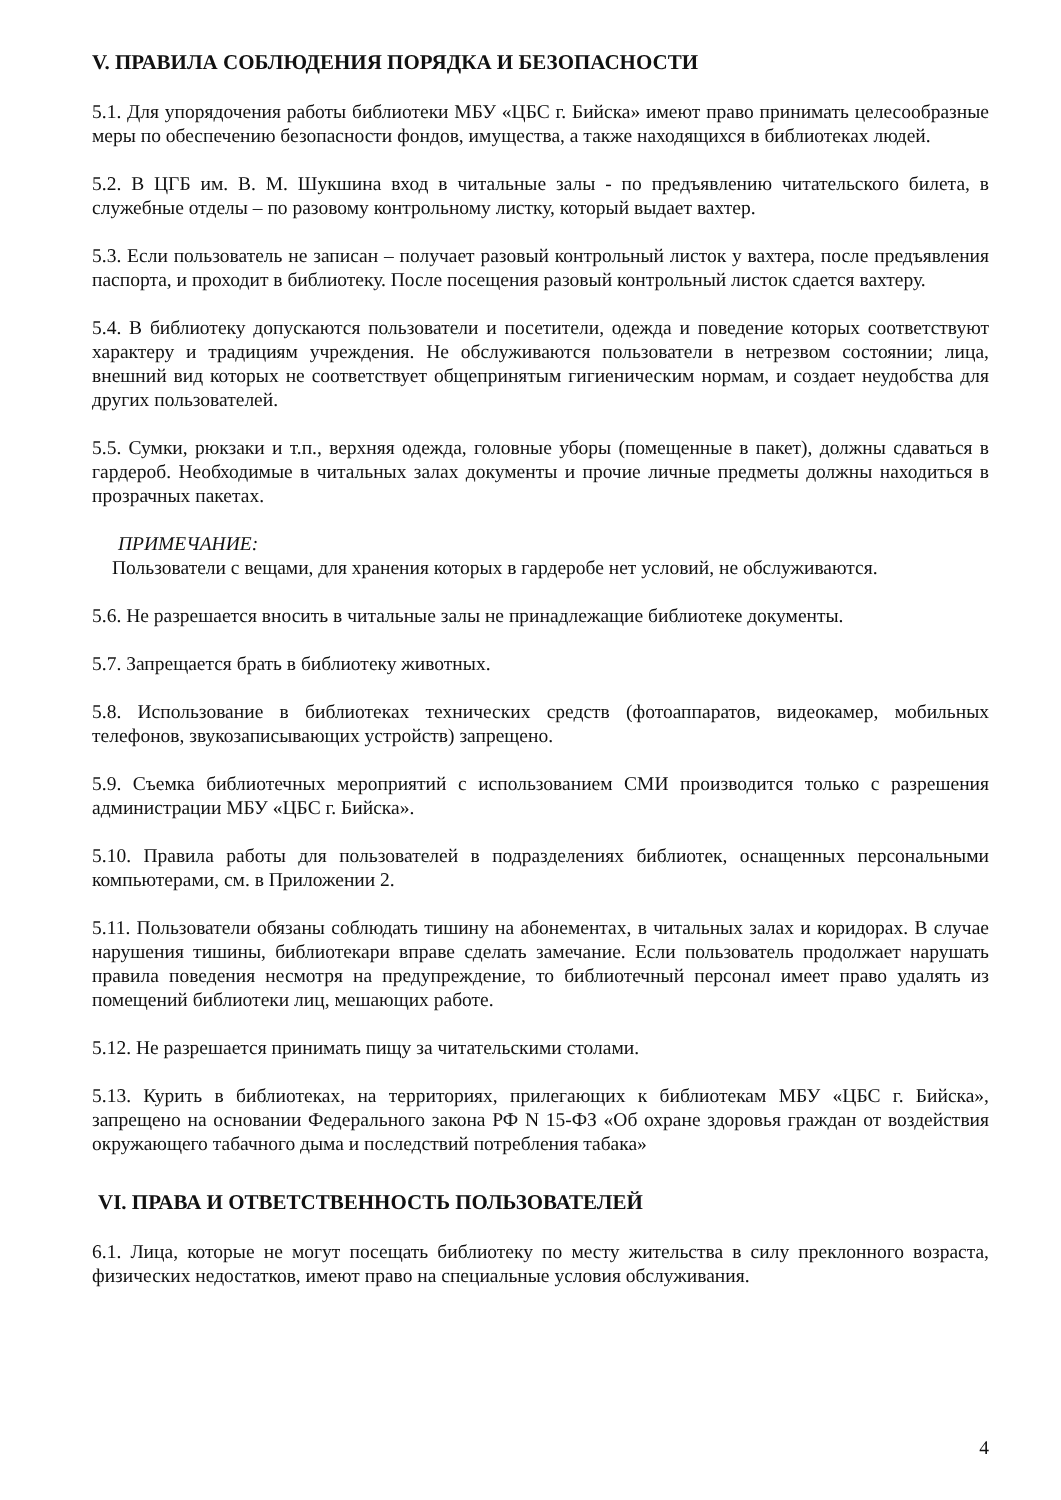V. ПРАВИЛА СОБЛЮДЕНИЯ ПОРЯДКА И БЕЗОПАСНОСТИ
5.1. Для упорядочения работы библиотеки МБУ «ЦБС г. Бийска» имеют право принимать целесообразные меры по обеспечению безопасности фондов, имущества, а также находящихся в библиотеках людей.
5.2. В ЦГБ им. В. М. Шукшина вход в читальные залы - по предъявлению читательского билета, в служебные отделы – по разовому контрольному листку, который выдает вахтер.
5.3. Если пользователь не записан – получает разовый контрольный листок у вахтера, после предъявления паспорта, и проходит в библиотеку. После посещения разовый контрольный листок сдается вахтеру.
5.4. В библиотеку допускаются пользователи и посетители, одежда и поведение которых соответствуют характеру и традициям учреждения. Не обслуживаются пользователи в нетрезвом состоянии; лица, внешний вид которых не соответствует общепринятым гигиеническим нормам, и создает неудобства для других пользователей.
5.5. Сумки, рюкзаки и т.п., верхняя одежда, головные уборы (помещенные в пакет), должны сдаваться в гардероб. Необходимые в читальных залах документы и прочие личные предметы должны находиться в прозрачных пакетах.
ПРИМЕЧАНИЕ:
Пользователи с вещами, для хранения которых в гардеробе нет условий, не обслуживаются.
5.6. Не разрешается вносить в читальные залы не принадлежащие библиотеке документы.
5.7. Запрещается брать в библиотеку животных.
5.8. Использование в библиотеках технических средств (фотоаппаратов, видеокамер, мобильных телефонов, звукозаписывающих устройств) запрещено.
5.9. Съемка библиотечных мероприятий с использованием СМИ производится только с разрешения администрации МБУ «ЦБС г. Бийска».
5.10. Правила работы для пользователей в подразделениях библиотек, оснащенных персональными компьютерами, см. в Приложении 2.
5.11. Пользователи обязаны соблюдать тишину на абонементах, в читальных залах и коридорах. В случае нарушения тишины, библиотекари вправе сделать замечание. Если пользователь продолжает нарушать правила поведения несмотря на предупреждение, то библиотечный персонал имеет право удалять из помещений библиотеки лиц, мешающих работе.
5.12. Не разрешается принимать пищу за читательскими столами.
5.13. Курить в библиотеках, на территориях, прилегающих к библиотекам МБУ «ЦБС г. Бийска», запрещено на основании Федерального закона РФ N 15-ФЗ «Об охране здоровья граждан от воздействия окружающего табачного дыма и последствий потребления табака»
VI. ПРАВА И ОТВЕТСТВЕННОСТЬ ПОЛЬЗОВАТЕЛЕЙ
6.1. Лица, которые не могут посещать библиотеку по месту жительства в силу преклонного возраста, физических недостатков, имеют право на специальные условия обслуживания.
4